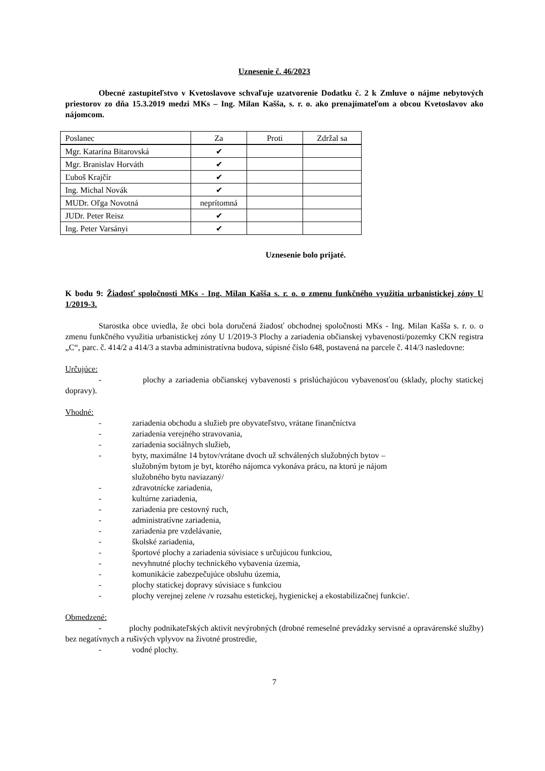Uznesenie č. 46/2023
Obecné zastupiteľstvo v Kvetoslavove schvaľuje uzatvorenie Dodatku č. 2 k Zmluve o nájme nebytových priestorov zo dňa 15.3.2019 medzi MKs – Ing. Milan Kašša, s. r. o. ako prenajímateľom a obcou Kvetoslavov ako nájomcom.
| Poslanec | Za | Proti | Zdržal sa |
| --- | --- | --- | --- |
| Mgr. Katarína Bitarovská | ✔ | | |
| Mgr. Branislav Horváth | ✔ | | |
| Ľuboš Krajčír | ✔ | | |
| Ing. Michal Novák | ✔ | | |
| MUDr. Oľga Novotná | neprítomná | | |
| JUDr. Peter Reisz | ✔ | | |
| Ing. Peter Varsányi | ✔ | | |
Uznesenie bolo prijaté.
K bodu 9: Žiadosť spoločnosti MKs - Ing. Milan Kašša s. r. o. o zmenu funkčného využitia urbanistickej zóny U 1/2019-3.
Starostka obce uviedla, že obci bola doručená žiadosť obchodnej spoločnosti MKs - Ing. Milan Kašša s. r. o. o zmenu funkčného využitia urbanistickej zóny U 1/2019-3 Plochy a zariadenia občianskej vybavenosti/pozemky CKN registra „C“, parc. č. 414/2 a 414/3 a stavba administratívna budova, súpisné číslo 648, postavená na parcele č. 414/3 nasledovne:
Určujúce:
- plochy a zariadenia občianskej vybavenosti s prislúchajúcou vybavenosťou (sklady, plochy statickej dopravy).
Vhodné:
- zariadenia obchodu a služieb pre obyvateľstvo, vrátane finančníctva
- zariadenia verejného stravovania,
- zariadenia sociálnych služieb,
- byty, maximálne 14 bytov/vrátane dvoch už schválených služobných bytov –
služobným bytom je byt, ktorého nájomca vykonáva prácu, na ktorú je nájom
služobného bytu naviazaný/
- zdravotnícke zariadenia,
- kultúrne zariadenia,
- zariadenia pre cestovný ruch,
- administratívne zariadenia,
- zariadenia pre vzdelávanie,
- školské zariadenia,
- športové plochy a zariadenia súvisiace s určujúcou funkciou,
- nevyhnutné plochy technického vybavenia územia,
- komunikácie zabezpečujúce obsluhu územia,
- plochy statickej dopravy súvisiace s funkciou
- plochy verejnej zelene /v rozsahu estetickej, hygienickej a ekostabilizačnej funkcie/.
Obmedzené:
- plochy podnikateľských aktivít nevýrobných (drobné remeselné prevádzky servisné a opravárenské služby) bez negatívnych a rušivých vplyvov na životné prostredie,
- vodné plochy.
7